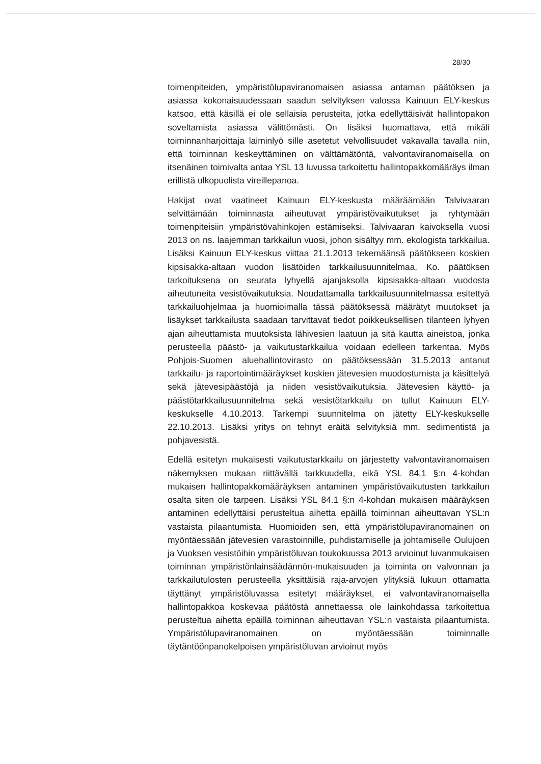28/30
toimenpiteiden, ympäristölupaviranomaisen asiassa antaman päätöksen ja asiassa kokonaisuudessaan saadun selvityksen valossa Kainuun ELY-keskus katsoo, että käsillä ei ole sellaisia perusteita, jotka edellyttäisivät hallintopakon soveltamista asiassa välittömästi. On lisäksi huomattava, että mikäli toiminnanharjoittaja laiminlyö sille asetetut velvollisuudet vakavalla tavalla niin, että toiminnan keskeyttäminen on välttämätöntä, valvontaviranomaisella on itsenäinen toimivalta antaa YSL 13 luvussa tarkoitettu hallintopakkomääräys ilman erillistä ulkopuolista vireillepanoa.
Hakijat ovat vaatineet Kainuun ELY-keskusta määräämään Talvivaaran selvittämään toiminnasta aiheutuvat ympäristövaikutukset ja ryhtymään toimenpiteisiin ympäristövahinkojen estämiseksi. Talvivaaran kaivoksella vuosi 2013 on ns. laajemman tarkkailun vuosi, johon sisältyy mm. ekologista tarkkailua. Lisäksi Kainuun ELY-keskus viittaa 21.1.2013 tekemäänsä päätökseen koskien kipsisakka-altaan vuodon lisätöiden tarkkailusuunnitelmaa. Ko. päätöksen tarkoituksena on seurata lyhyellä ajanjaksolla kipsisakka-altaan vuodosta aiheutuneita vesistövaikutuksia. Noudattamalla tarkkailusuunnitelmassa esitettyä tarkkailuohjelmaa ja huomioimalla tässä päätöksessä määrätyt muutokset ja lisäykset tarkkailusta saadaan tarvittavat tiedot poikkeuksellisen tilanteen lyhyen ajan aiheuttamista muutoksista lähivesien laatuun ja sitä kautta aineistoa, jonka perusteella päästö- ja vaikutustarkkailua voidaan edelleen tarkentaa. Myös Pohjois-Suomen aluehallintovirasto on päätöksessään 31.5.2013 antanut tarkkailu- ja raportointimääräykset koskien jätevesien muodostumista ja käsittelyä sekä jätevesipäästöjä ja niiden vesistövaikutuksia. Jätevesien käyttö- ja päästötarkkailusuunnitelma sekä vesistötarkkailu on tullut Kainuun ELY-keskukselle 4.10.2013. Tarkempi suunnitelma on jätetty ELY-keskukselle 22.10.2013. Lisäksi yritys on tehnyt eräitä selvityksiä mm. sedimentistä ja pohjavesistä.
Edellä esitetyn mukaisesti vaikutustarkkailu on järjestetty valvontaviranomaisen näkemyksen mukaan riittävällä tarkkuudella, eikä YSL 84.1 §:n 4-kohdan mukaisen hallintopakkomääräyksen antaminen ympäristövaikutusten tarkkailun osalta siten ole tarpeen. Lisäksi YSL 84.1 §:n 4-kohdan mukaisen määräyksen antaminen edellyttäisi perusteltua aihetta epäillä toiminnan aiheuttavan YSL:n vastaista pilaantumista. Huomioiden sen, että ympäristölupaviranomainen on myöntäessään jätevesien varastoinnille, puhdistamiselle ja johtamiselle Oulujoen ja Vuoksen vesistöihin ympäristöluvan toukokuussa 2013 arvioinut luvanmukaisen toiminnan ympäristönlainsäädännön-mukaisuuden ja toiminta on valvonnan ja tarkkailutulosten perusteella yksittäisiä raja-arvojen ylityksiä lukuun ottamatta täyttänyt ympäristöluvassa esitetyt määräykset, ei valvontaviranomaisella hallintopakkoa koskevaa päätöstä annettaessa ole lainkohdassa tarkoitettua perusteltua aihetta epäillä toiminnan aiheuttavan YSL:n vastaista pilaantumista. Ympäristölupaviranomainen on myöntäessään toiminnalle täytäntöönpanokelpoisen ympäristöluvan arvioinut myös